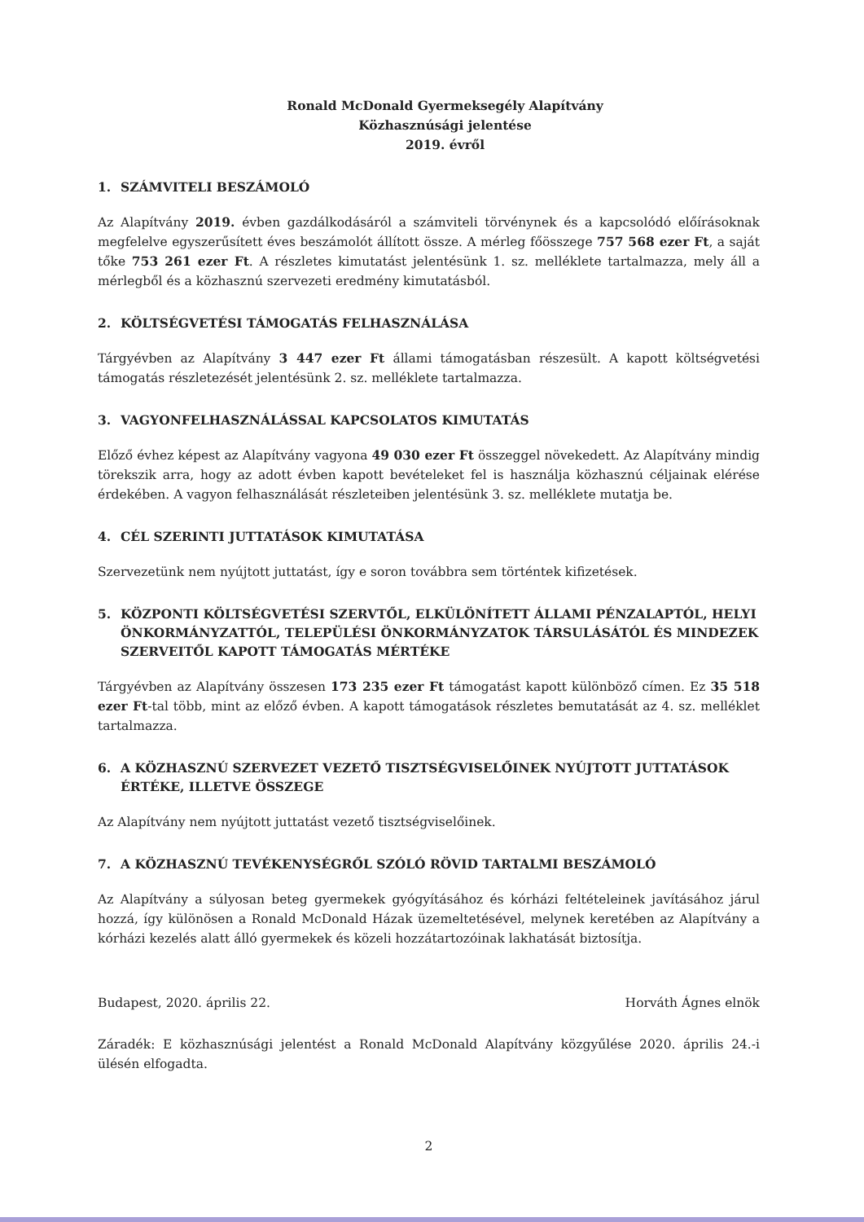Ronald McDonald Gyermeksegély Alapítvány
Közhasznúsági jelentése
2019. évről
1. SZÁMVITELI BESZÁMOLÓ
Az Alapítvány 2019. évben gazdálkodásáról a számviteli törvénynek és a kapcsolódó előírásoknak megfelelve egyszerűsített éves beszámolót állított össze. A mérleg főösszege 757 568 ezer Ft, a saját tőke 753 261 ezer Ft. A részletes kimutatást jelentésünk 1. sz. melléklete tartalmazza, mely áll a mérlegből és a közhasznú szervezeti eredmény kimutatásból.
2. KÖLTSÉGVETÉSI TÁMOGATÁS FELHASZNÁLÁSA
Tárgyévben az Alapítvány 3 447 ezer Ft állami támogatásban részesült. A kapott költségvetési támogatás részletezését jelentésünk 2. sz. melléklete tartalmazza.
3. VAGYONFELHASZNÁLÁSSAL KAPCSOLATOS KIMUTATÁS
Előző évhez képest az Alapítvány vagyona 49 030 ezer Ft összeggel növekedett. Az Alapítvány mindig törekszik arra, hogy az adott évben kapott bevételeket fel is használja közhasznú céljainak elérése érdekében. A vagyon felhasználását részleteiben jelentésünk 3. sz. melléklete mutatja be.
4. CÉL SZERINTI JUTTATÁSOK KIMUTATÁSA
Szervezetünk nem nyújtott juttatást, így e soron továbbra sem történtek kifizetések.
5. KÖZPONTI KÖLTSÉGVETÉSI SZERVTŐL, ELKÜLÖNÍTETT ÁLLAMI PÉNZALAPTÓL, HELYI ÖNKORMÁNYZATTÓL, TELEPÜLÉSI ÖNKORMÁNYZATOK TÁRSULÁSÁTÓL ÉS MINDEZEK SZERVEITŐL KAPOTT TÁMOGATÁS MÉRTÉKE
Tárgyévben az Alapítvány összesen 173 235 ezer Ft támogatást kapott különböző címen. Ez 35 518 ezer Ft-tal több, mint az előző évben. A kapott támogatások részletes bemutatását az 4. sz. melléklet tartalmazza.
6. A KÖZHASZNÚ SZERVEZET VEZETŐ TISZTSÉGVISELŐINEK NYÚJTOTT JUTTATÁSOK ÉRTÉKE, ILLETVE ÖSSZEGE
Az Alapítvány nem nyújtott juttatást vezető tisztségviselőinek.
7. A KÖZHASZNÚ TEVÉKENYSÉGRŐL SZÓLÓ RÖVID TARTALMI BESZÁMOLÓ
Az Alapítvány a súlyosan beteg gyermekek gyógyításához és kórházi feltételeinek javításához járul hozzá, így különösen a Ronald McDonald Házak üzemeltetésével, melynek keretében az Alapítvány a kórházi kezelés alatt álló gyermekek és közeli hozzátartozóinak lakhatását biztosítja.
Budapest, 2020. április 22. Horváth Ágnes elnök
Záradék: E közhasznúsági jelentést a Ronald McDonald Alapítvány közgyűlése 2020. április 24.-i ülésén elfogadta.
2